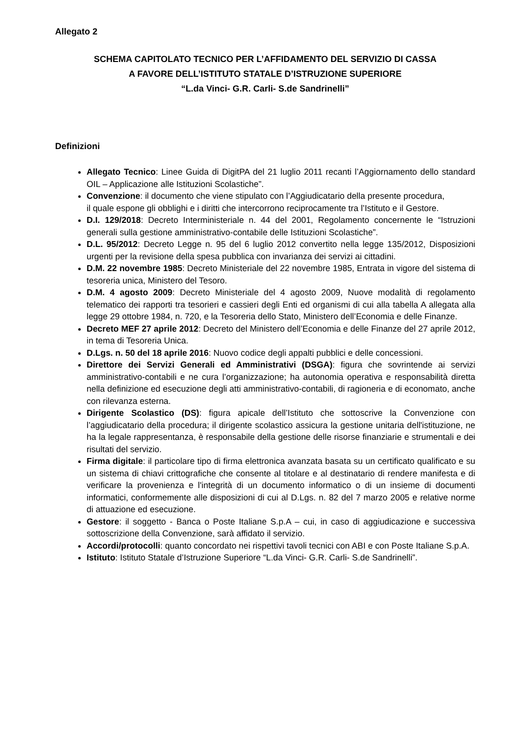Allegato 2
SCHEMA CAPITOLATO TECNICO PER L’AFFIDAMENTO DEL SERVIZIO DI CASSA
A FAVORE DELL’ISTITUTO STATALE D’ISTRUZIONE SUPERIORE
“L.da Vinci- G.R. Carli- S.de Sandrinelli”
Definizioni
Allegato Tecnico: Linee Guida di DigitPA del 21 luglio 2011 recanti l’Aggiornamento dello standard OIL – Applicazione alle Istituzioni Scolastiche”.
Convenzione: il documento che viene stipulato con l’Aggiudicatario della presente procedura,
il quale espone gli obblighi e i diritti che intercorrono reciprocamente tra l’Istituto e il Gestore.
D.I. 129/2018: Decreto Interministeriale n. 44 del 2001, Regolamento concernente le “Istruzioni generali sulla gestione amministrativo-contabile delle Istituzioni Scolastiche”.
D.L. 95/2012: Decreto Legge n. 95 del 6 luglio 2012 convertito nella legge 135/2012, Disposizioni urgenti per la revisione della spesa pubblica con invarianza dei servizi ai cittadini.
D.M. 22 novembre 1985: Decreto Ministeriale del 22 novembre 1985, Entrata in vigore del sistema di tesoreria unica, Ministero del Tesoro.
D.M. 4 agosto 2009: Decreto Ministeriale del 4 agosto 2009, Nuove modalità di regolamento telematico dei rapporti tra tesorieri e cassieri degli Enti ed organismi di cui alla tabella A allegata alla legge 29 ottobre 1984, n. 720, e la Tesoreria dello Stato, Ministero dell’Economia e delle Finanze.
Decreto MEF 27 aprile 2012: Decreto del Ministero dell’Economia e delle Finanze del 27 aprile 2012, in tema di Tesoreria Unica.
D.Lgs. n. 50 del 18 aprile 2016: Nuovo codice degli appalti pubblici e delle concessioni.
Direttore dei Servizi Generali ed Amministrativi (DSGA): figura che sovrintende ai servizi amministrativo-contabili e ne cura l’organizzazione; ha autonomia operativa e responsabilità diretta nella definizione ed esecuzione degli atti amministrativo-contabili, di ragioneria e di economato, anche con rilevanza esterna.
Dirigente Scolastico (DS): figura apicale dell’Istituto che sottoscrive la Convenzione con l’aggiudicatario della procedura; il dirigente scolastico assicura la gestione unitaria dell'istituzione, ne ha la legale rappresentanza, è responsabile della gestione delle risorse finanziarie e strumentali e dei risultati del servizio.
Firma digitale: il particolare tipo di firma elettronica avanzata basata su un certificato qualificato e su un sistema di chiavi crittografiche che consente al titolare e al destinatario di rendere manifesta e di verificare la provenienza e l'integrità di un documento informatico o di un insieme di documenti informatici, conformemente alle disposizioni di cui al D.Lgs. n. 82 del 7 marzo 2005 e relative norme di attuazione ed esecuzione.
Gestore: il soggetto - Banca o Poste Italiane S.p.A – cui, in caso di aggiudicazione e successiva sottoscrizione della Convenzione, sarà affidato il servizio.
Accordi/protocolli: quanto concordato nei rispettivi tavoli tecnici con ABI e con Poste Italiane S.p.A.
Istituto: Istituto Statale d’Istruzione Superiore “L.da Vinci- G.R. Carli- S.de Sandrinelli”.